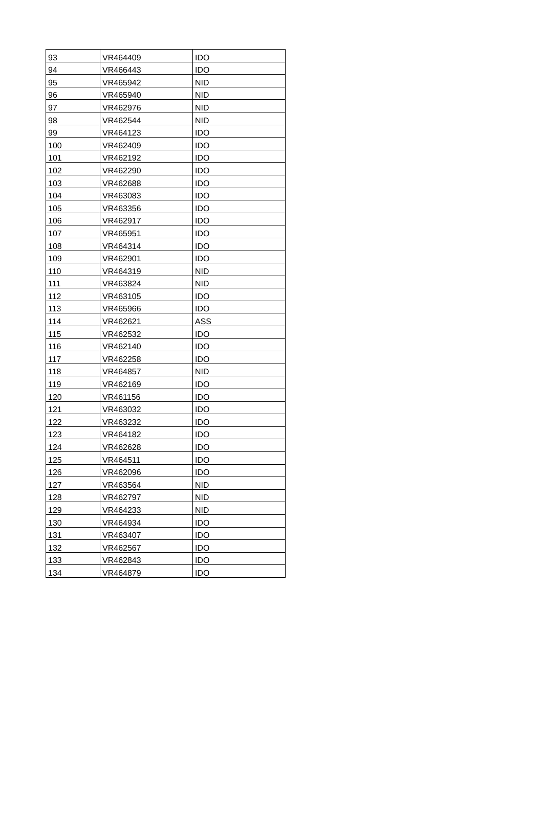| 93 | VR464409 | IDO |
| 94 | VR466443 | IDO |
| 95 | VR465942 | NID |
| 96 | VR465940 | NID |
| 97 | VR462976 | NID |
| 98 | VR462544 | NID |
| 99 | VR464123 | IDO |
| 100 | VR462409 | IDO |
| 101 | VR462192 | IDO |
| 102 | VR462290 | IDO |
| 103 | VR462688 | IDO |
| 104 | VR463083 | IDO |
| 105 | VR463356 | IDO |
| 106 | VR462917 | IDO |
| 107 | VR465951 | IDO |
| 108 | VR464314 | IDO |
| 109 | VR462901 | IDO |
| 110 | VR464319 | NID |
| 111 | VR463824 | NID |
| 112 | VR463105 | IDO |
| 113 | VR465966 | IDO |
| 114 | VR462621 | ASS |
| 115 | VR462532 | IDO |
| 116 | VR462140 | IDO |
| 117 | VR462258 | IDO |
| 118 | VR464857 | NID |
| 119 | VR462169 | IDO |
| 120 | VR461156 | IDO |
| 121 | VR463032 | IDO |
| 122 | VR463232 | IDO |
| 123 | VR464182 | IDO |
| 124 | VR462628 | IDO |
| 125 | VR464511 | IDO |
| 126 | VR462096 | IDO |
| 127 | VR463564 | NID |
| 128 | VR462797 | NID |
| 129 | VR464233 | NID |
| 130 | VR464934 | IDO |
| 131 | VR463407 | IDO |
| 132 | VR462567 | IDO |
| 133 | VR462843 | IDO |
| 134 | VR464879 | IDO |